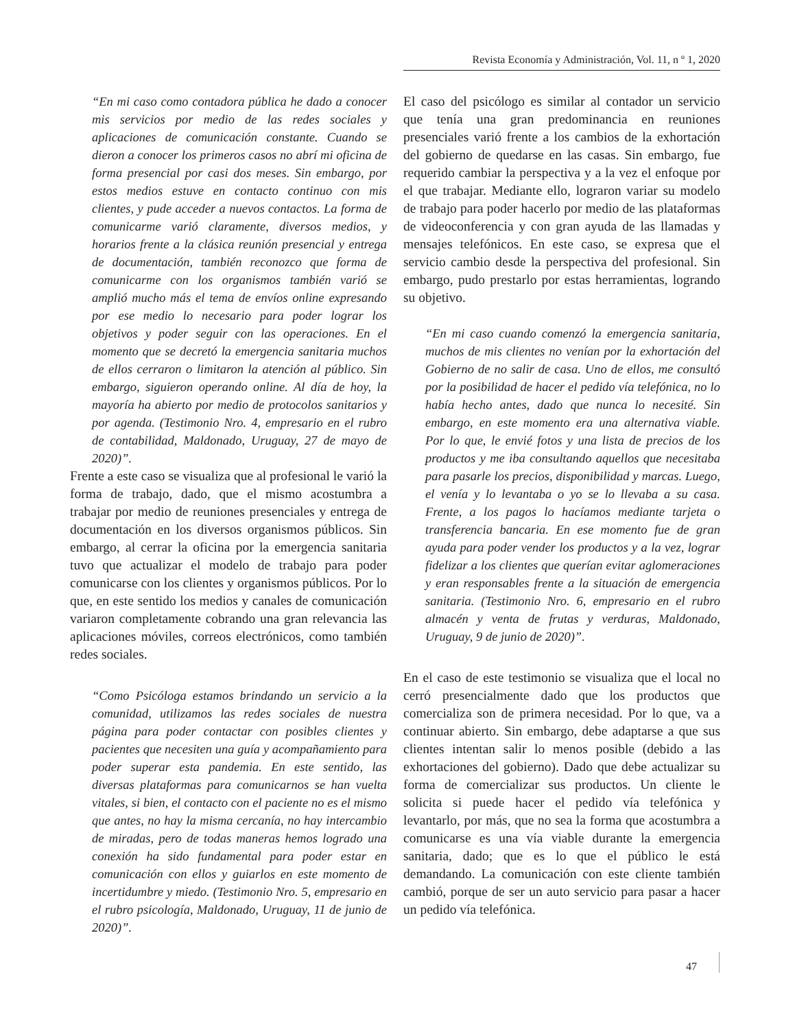Revista Economía y Administración, Vol. 11, n º 1, 2020
“En mi caso como contadora pública he dado a conocer mis servicios por medio de las redes sociales y aplicaciones de comunicación constante. Cuando se dieron a conocer los primeros casos no abrí mi oficina de forma presencial por casi dos meses. Sin embargo, por estos medios estuve en contacto continuo con mis clientes, y pude acceder a nuevos contactos. La forma de comunicarme varió claramente, diversos medios, y horarios frente a la clásica reunión presencial y entrega de documentación, también reconozco que forma de comunicarme con los organismos también varió se amplió mucho más el tema de envíos online expresando por ese medio lo necesario para poder lograr los objetivos y poder seguir con las operaciones. En el momento que se decretó la emergencia sanitaria muchos de ellos cerraron o limitaron la atención al público. Sin embargo, siguieron operando online. Al día de hoy, la mayoría ha abierto por medio de protocolos sanitarios y por agenda. (Testimonio Nro. 4, empresario en el rubro de contabilidad, Maldonado, Uruguay, 27 de mayo de 2020)”.
Frente a este caso se visualiza que al profesional le varió la forma de trabajo, dado, que el mismo acostumbra a trabajar por medio de reuniones presenciales y entrega de documentación en los diversos organismos públicos. Sin embargo, al cerrar la oficina por la emergencia sanitaria tuvo que actualizar el modelo de trabajo para poder comunicarse con los clientes y organismos públicos. Por lo que, en este sentido los medios y canales de comunicación variaron completamente cobrando una gran relevancia las aplicaciones móviles, correos electrónicos, como también redes sociales.
“Como Psicóloga estamos brindando un servicio a la comunidad, utilizamos las redes sociales de nuestra página para poder contactar con posibles clientes y pacientes que necesiten una guía y acompañamiento para poder superar esta pandemia. En este sentido, las diversas plataformas para comunicarnos se han vuelta vitales, si bien, el contacto con el paciente no es el mismo que antes, no hay la misma cercanía, no hay intercambio de miradas, pero de todas maneras hemos logrado una conexión ha sido fundamental para poder estar en comunicación con ellos y guiarlos en este momento de incertidumbre y miedo. (Testimonio Nro. 5, empresario en el rubro psicología, Maldonado, Uruguay, 11 de junio de 2020)”.
El caso del psicólogo es similar al contador un servicio que tenía una gran predominancia en reuniones presenciales varió frente a los cambios de la exhortación del gobierno de quedarse en las casas. Sin embargo, fue requerido cambiar la perspectiva y a la vez el enfoque por el que trabajar. Mediante ello, lograron variar su modelo de trabajo para poder hacerlo por medio de las plataformas de videoconferencia y con gran ayuda de las llamadas y mensajes telefónicos. En este caso, se expresa que el servicio cambio desde la perspectiva del profesional. Sin embargo, pudo prestarlo por estas herramientas, logrando su objetivo.
“En mi caso cuando comenzó la emergencia sanitaria, muchos de mis clientes no venían por la exhortación del Gobierno de no salir de casa. Uno de ellos, me consultó por la posibilidad de hacer el pedido vía telefónica, no lo había hecho antes, dado que nunca lo necesité. Sin embargo, en este momento era una alternativa viable. Por lo que, le envié fotos y una lista de precios de los productos y me iba consultando aquellos que necesitaba para pasarle los precios, disponibilidad y marcas. Luego, el venía y lo levantaba o yo se lo llevaba a su casa. Frente, a los pagos lo hacíamos mediante tarjeta o transferencia bancaria. En ese momento fue de gran ayuda para poder vender los productos y a la vez, lograr fidelizar a los clientes que querían evitar aglomeraciones y eran responsables frente a la situación de emergencia sanitaria. (Testimonio Nro. 6, empresario en el rubro almacén y venta de frutas y verduras, Maldonado, Uruguay, 9 de junio de 2020)”.
En el caso de este testimonio se visualiza que el local no cerró presencialmente dado que los productos que comercializa son de primera necesidad. Por lo que, va a continuar abierto. Sin embargo, debe adaptarse a que sus clientes intentan salir lo menos posible (debido a las exhortaciones del gobierno). Dado que debe actualizar su forma de comercializar sus productos. Un cliente le solicita si puede hacer el pedido vía telefónica y levantarlo, por más, que no sea la forma que acostumbra a comunicarse es una vía viable durante la emergencia sanitaria, dado; que es lo que el público le está demandando. La comunicación con este cliente también cambió, porque de ser un auto servicio para pasar a hacer un pedido vía telefónica.
47